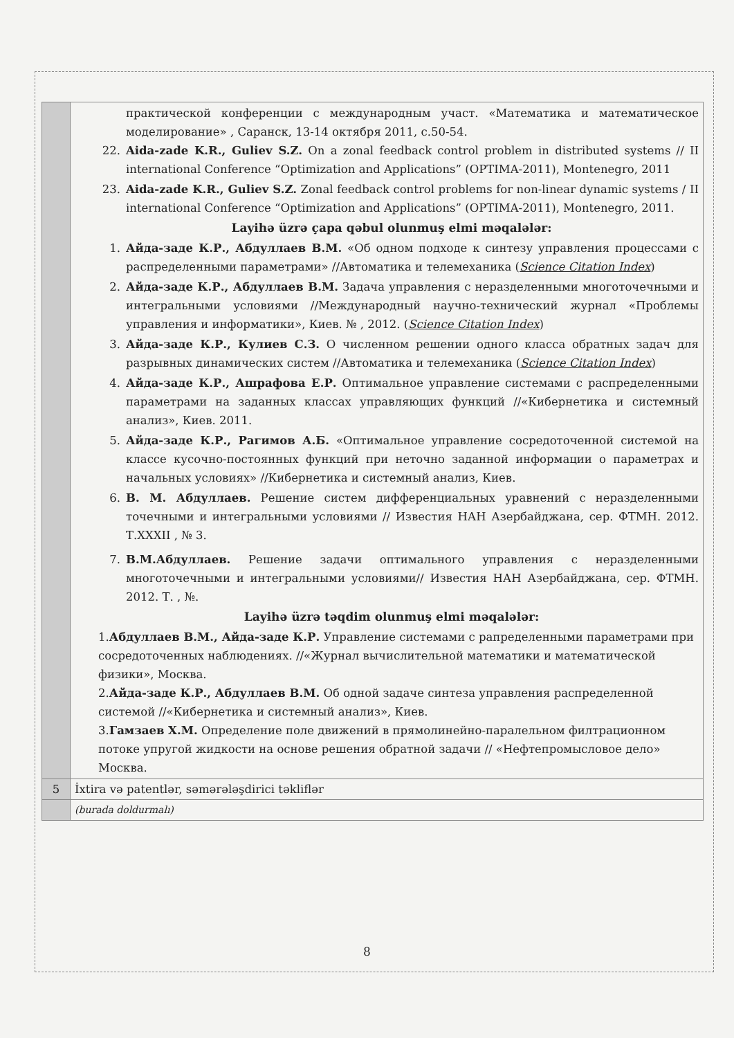| | практической конференции с международным участ. «Математика и математическое моделирование» , Саранск, 13-14 октября 2011, с.50-54. 22. Aida-zade K.R., Guliev S.Z. On a zonal feedback control problem in distributed systems // II international Conference “Optimization and Applications” (OPTIMA-2011), Montenegro, 2011 23. Aida-zade K.R., Guliev S.Z. Zonal feedback control problems for non-linear dynamic systems / II international Conference “Optimization and Applications” (OPTIMA-2011), Montenegro, 2011. Layihə üzrə çapa qəbul olunmuş elmi məqalələr: 1. Айда-заде К.Р., Абдуллаев В.М. «Об одном подходе к синтезу управления процессами с распределенными параметрами» //Автоматика и телемеханика ( Science Citation Index ) 2. Айда-заде К.Р., Абдуллаев В.М. Задача управления с неразделенными многоточечными и интегральными условиями //Международный научно-технический журнал «Проблемы управления и информатики», Киев. № , 2012. ( Science Citation Index ) 3. Айда-заде К.Р., Кулиев С.З. О численном решении одного класса обратных задач для разрывных динамических систем //Автоматика и телемеханика ( Science Citation Index ) 4. Айда-заде К.Р., Ашрафова Е.Р. Оптимальное управление системами с распределенными параметрами на заданных классах управляющих функций //«Кибернетика и системный анализ», Киев. 2011. 5. Айда-заде К.Р., Рагимов А.Б. «Оптимальное управление сосредоточенной системой на классе кусочно-постоянных функций при неточно заданной информации о параметрах и начальных условиях» //Кибернетика и системный анализ, Киев. 6. В. М. Абдуллаев. Решение систем дифференциальных уравнений с неразделенными точечными и интегральными условиями // Известия НАН Азербайджана, сер. ФТМН. 2012. Т.XXXII , № 3. 7. В.М.Абдуллаев. Решение задачи оптимального управления с неразделенными многоточечными и интегральными условиями// Известия НАН Азербайджана, сер. ФТМН. 2012. Т. , №. Layihə üzrə təqdim olunmuş elmi məqalələr: 1. Абдуллаев В.М., Айда-заде К.Р. Управление системами с рапределенными параметрами при сосредоточенных наблюдениях. //«Журнал вычислительной математики и математической физики», Москва. 2. Айда-заде К.Р., Абдуллаев В.М. Об одной задаче синтеза управления распределенной системой //«Кибернетика и системный анализ», Киев. 3. Гамзаев Х.М. Определение поле движений в прямолинейно-паралельном филтрационном потоке упругой жидкости на основе решения обратной задачи // «Нефтепромысловое дело» Москва. |
| 5 | İxtira və patentlər, səmərələşdirici təkliflər |
| | (burada doldurmalı) |
8